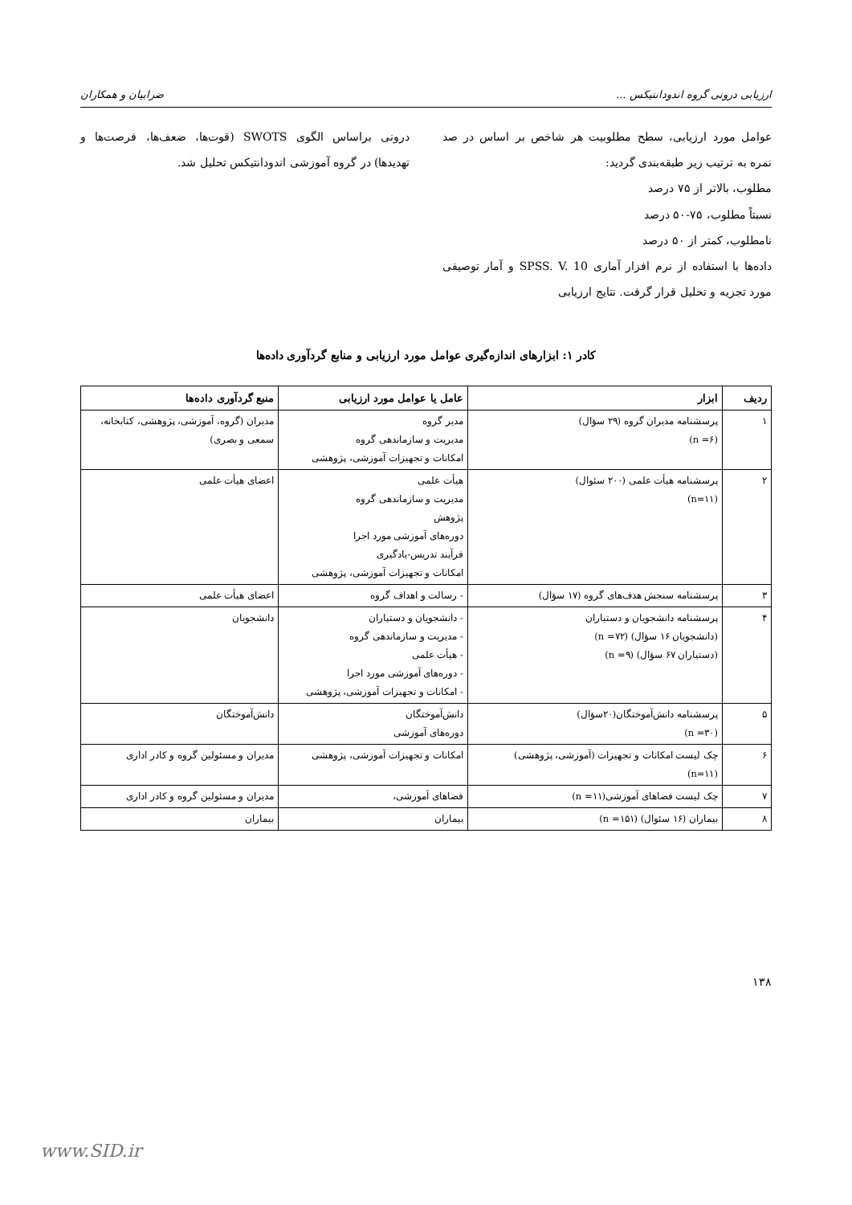ارزیابی درونی گروه اندودانتیکس ... ضرابیان و همکاران
عوامل مورد ارزیابی، سطح مطلوبیت هر شاخص بر اساس در صد نمره به ترتیب زیر طبقه‌بندی گردید:
مطلوب، بالاتر از ۷۵ درصد
نسبتاً مطلوب، ۷۵-۵۰ درصد
نامطلوب، کمتر از ۵۰ درصد
داده‌ها با استفاده از نرم افزار آماری SPSS. V. 10 و آمار توصیفی مورد تجزیه و تحلیل قرار گرفت. نتایج ارزیابی
درونی براساس الگوی SWOTS (قوت‌ها، ضعف‌ها، فرصت‌ها و تهدیدها) در گروه آموزشی اندودانتیکس تحلیل شد.
کادر ۱: ابزارهای اندازه‌گیری عوامل مورد ارزیابی و منابع گردآوری داده‌ها
| ردیف | ابزار | عامل یا عوامل مورد ارزیابی | منبع گردآوری داده‌ها |
| --- | --- | --- | --- |
| ۱ | پرسشنامه مدیران گروه (۲۹ سؤال) (n =۶) | مدیر گروه مدیریت و سازماندهی گروه امکانات و تجهیزات آموزشی، پژوهشی | مدیران (گروه، آموزشی، پژوهشی، کتابخانه، سمعی و بصری) |
| ۲ | پرسشنامه هیأت علمی (۲۰۰ سئوال) (n=۱۱) | هیأت علمی مدیریت و سازماندهی گروه پژوهش دوره‌های آموزشی مورد اجرا فرآیند تدریس-یادگیری امکانات و تجهیزات آموزشی، پژوهشی | اعضای هیأت علمی |
| ۳ | پرسشنامه سنجش هدف‌های گروه (۱۷ سؤال) | - رسالت و اهداف گروه | اعضای هیأت علمی |
| ۴ | پرسشنامه دانشجویان و دستیاران (دانشجویان ۱۶ سؤال) (n =۷۲) (دستیاران ۶۷ سؤال) (n =۹) | - دانشجویان و دستیاران - مدیریت و سازماندهی گروه - هیأت علمی - دوره‌های آموزشی مورد اجرا - امکانات و تجهیزات آموزشی، پژوهشی | دانشجویان |
| ۵ | پرسشنامه دانش‌آموختگان(۲۰سؤال) (n =۳۰) | دانش‌آموختگان دوره‌های آموزشی | دانش‌آموختگان |
| ۶ | چک لیست امکانات و تجهیزات (آموزشی، پژوهشی) (n=۱۱) | امکانات و تجهیزات آموزشی، پژوهشی | مدیران و مسئولین گروه و کادر اداری |
| ۷ | چک لیست فضاهای آموزشی(n =۱۱) | فضاهای آموزشی، | مدیران و مسئولین گروه و کادر اداری |
| ۸ | بیماران (۱۶ سئوال) (n =۱۵۱) | بیماران | بیماران |
۱۳۸
www.SID.ir